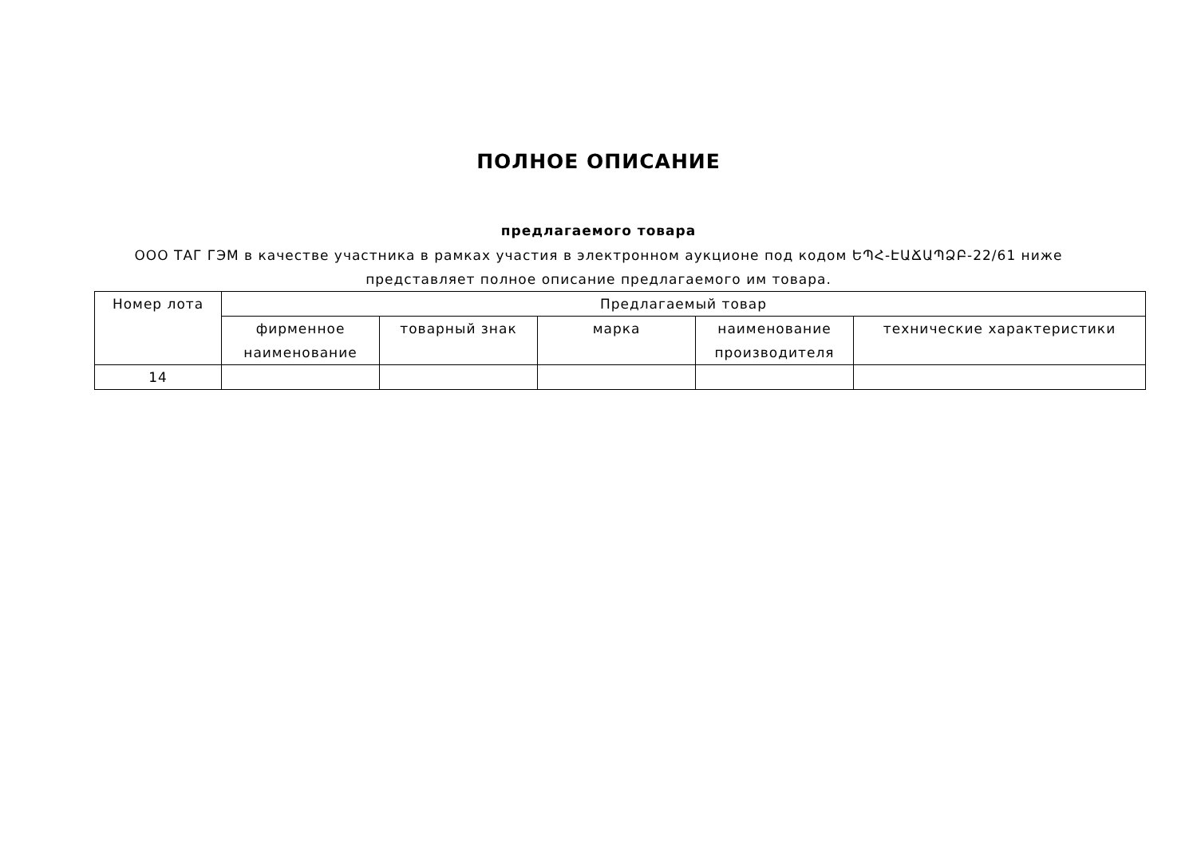ПОЛНОЕ ОПИСАНИЕ
предлагаемого товара
ООО ТАГ ГЭМ в качестве участника в рамках участия в электронном аукционе под кодом ԵՊՀ-ԷԱՃԱՊՁԲ-22/61 ниже представляет полное описание предлагаемого им товара.
| Номер лота | Предлагаемый товар | | | | |
| --- | --- | --- | --- | --- | --- |
| | фирменное наименование | товарный знак | марка | наименование производителя | технические характеристики |
| 14 | | | | | |